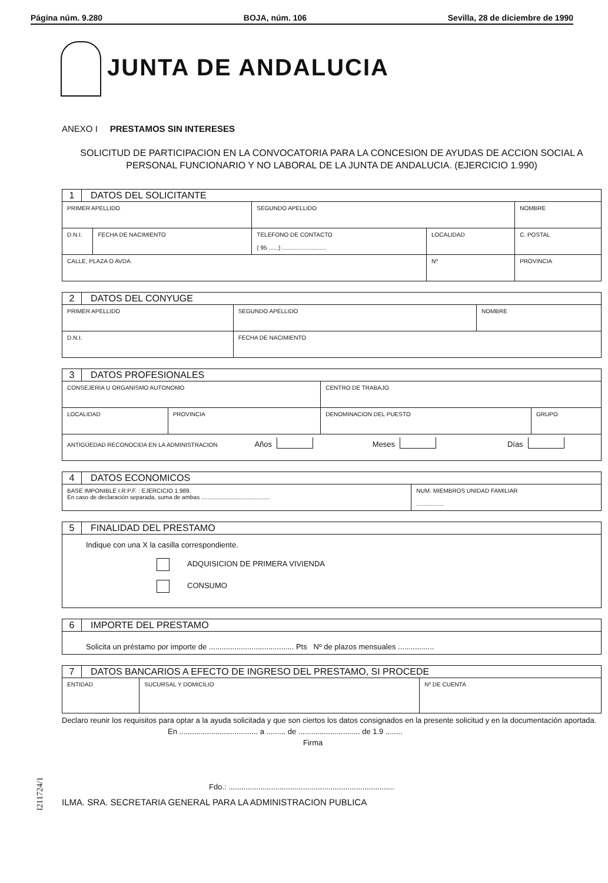Página núm. 9.280 BOJA, núm. 106 Sevilla, 28 de diciembre de 1990
JUNTA DE ANDALUCIA
ANEXO I PRESTAMOS SIN INTERESES
SOLICITUD DE PARTICIPACION EN LA CONVOCATORIA PARA LA CONCESION DE AYUDAS DE ACCION SOCIAL A PERSONAL FUNCIONARIO Y NO LABORAL DE LA JUNTA DE ANDALUCIA. (EJERCICIO 1.990)
| 1 | DATOS DEL SOLICITANTE | | | | | |
| PRIMER APELLIDO | | | SEGUNDO APELLIDO | | NOMBRE | |
| D.N.I. | | FECHA DE NACIMIENTO | TELEFONO DE CONTACTO ( 95 ......) ........................... | LOCALIDAD | | C. POSTAL |
| CALLE, PLAZA O AVDA. | | | | Nº | PROVINCIA | |
| 2 | DATOS DEL CONYUGE | | |
| PRIMER APELLIDO | | SEGUNDO APELLIDO | NOMBRE |
| D.N.I. | | FECHA DE NACIMIENTO | |
| 3 | DATOS PROFESIONALES | | | |
| CONSEJERIA U ORGANISMO AUTONOMO | | | CENTRO DE TRABAJO | |
| LOCALIDAD | | PROVINCIA | DENOMINACION DEL PUESTO | GRUPO |
| ANTIGÜEDAD RECONOCIDA EN LA ADMINISTRACION Años Meses Días | | | | |
| 4 | DATOS ECONOMICOS | |
| BASE IMPONIBLE I.R.P.F. : EJERCICIO 1.989. En caso de declaración separada, suma de ambas .......................................... | | NUM. MIEMBROS UNIDAD FAMILIAR ................. |
| 5 | FINALIDAD DEL PRESTAMO |
| Indique con una X la casilla correspondiente. ADQUISICION DE PRIMERA VIVIENDA CONSUMO | |
| 6 | IMPORTE DEL PRESTAMO |
| Solicita un préstamo por importe de ........................................ Pts Nº de plazos mensuales ................. | |
| 7 | DATOS BANCARIOS A EFECTO DE INGRESO DEL PRESTAMO, SI PROCEDE | | |
| ENTIDAD | | SUCURSAL Y DOMICILIO | Nº DE CUENTA |
Declaro reunir los requisitos para optar a la ayuda solicitada y que son ciertos los datos consignados en la presente solicitud y en la documentación aportada.
En ..................................... a ......... de ............................. de 1.9 ........
Firma
Fdo.: ..............................................................................
ILMA. SRA. SECRETARIA GENERAL PARA LA ADMINISTRACION PUBLICA
I211724/1